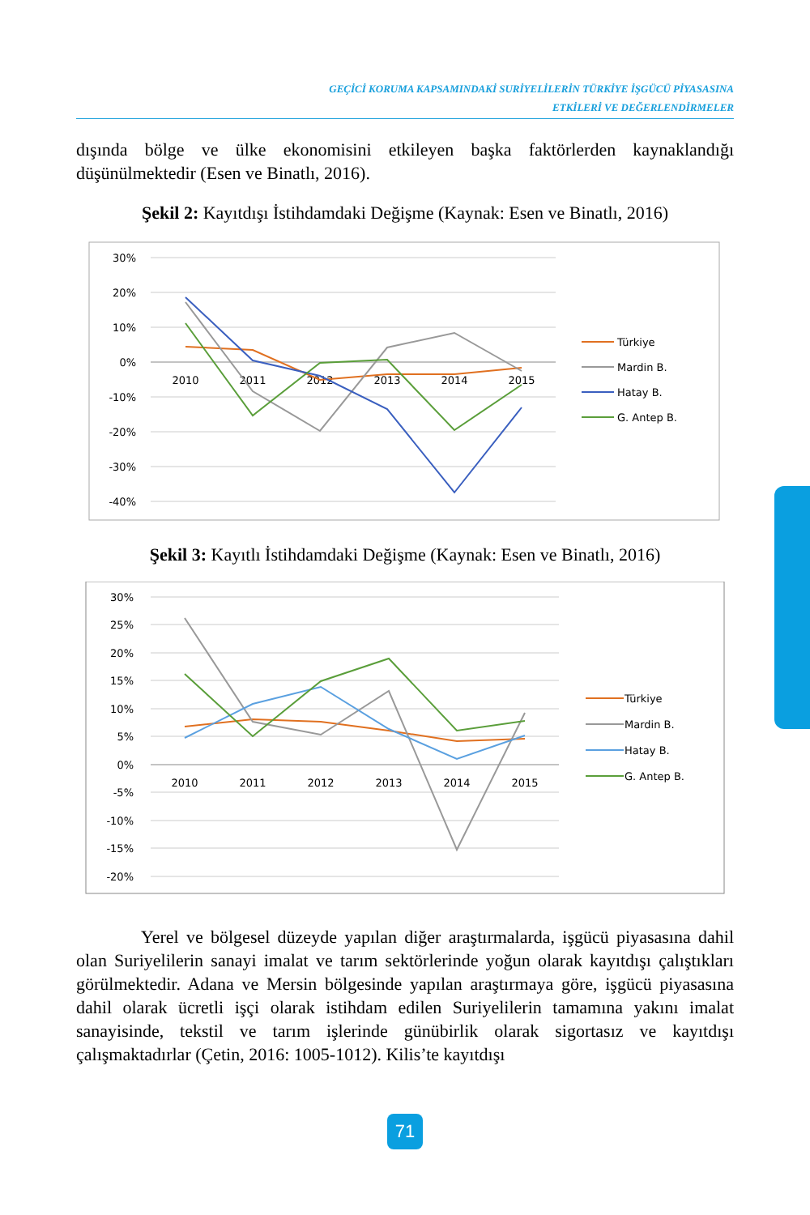GEÇİCİ KORUMA KAPSAMINDAKİ SURİYELİLERİN TÜRKİYE İŞGÜCÜ PİYASASINA
ETKİLERİ VE DEĞERLENDİRMELER
dışında bölge ve ülke ekonomisini etkileyen başka faktörlerden kaynaklandığı düşünülmektedir (Esen ve Binatlı, 2016).
Şekil 2: Kayıtdışı İstihdamdaki Değişme (Kaynak: Esen ve Binatlı, 2016)
30%
20%
10%
0%
-10%
-20%
-30%
-40%
2010
2011
2012
2013
2014
2015
Türkiye
Mardin B.
Hatay B.
G. Antep B.
Şekil 3: Kayıtlı İstihdamdaki Değişme (Kaynak: Esen ve Binatlı, 2016)
30%
25%
20%
15%
10%
5%
0%
-5%
-10%
-15%
-20%
2010
2011
2012
2013
2014
2015
Türkiye
Mardin B.
Hatay B.
G. Antep B.
Yerel ve bölgesel düzeyde yapılan diğer araştırmalarda, işgücü piyasasına dahil olan Suriyelilerin sanayi imalat ve tarım sektörlerinde yoğun olarak kayıtdışı çalıştıkları görülmektedir. Adana ve Mersin bölgesinde yapılan araştırmaya göre, işgücü piyasasına dahil olarak ücretli işçi olarak istihdam edilen Suriyelilerin tamamına yakını imalat sanayisinde, tekstil ve tarım işlerinde günübirlik olarak sigortasız ve kayıtdışı çalışmaktadırlar (Çetin, 2016: 1005-1012). Kilis’te kayıtdışı
71